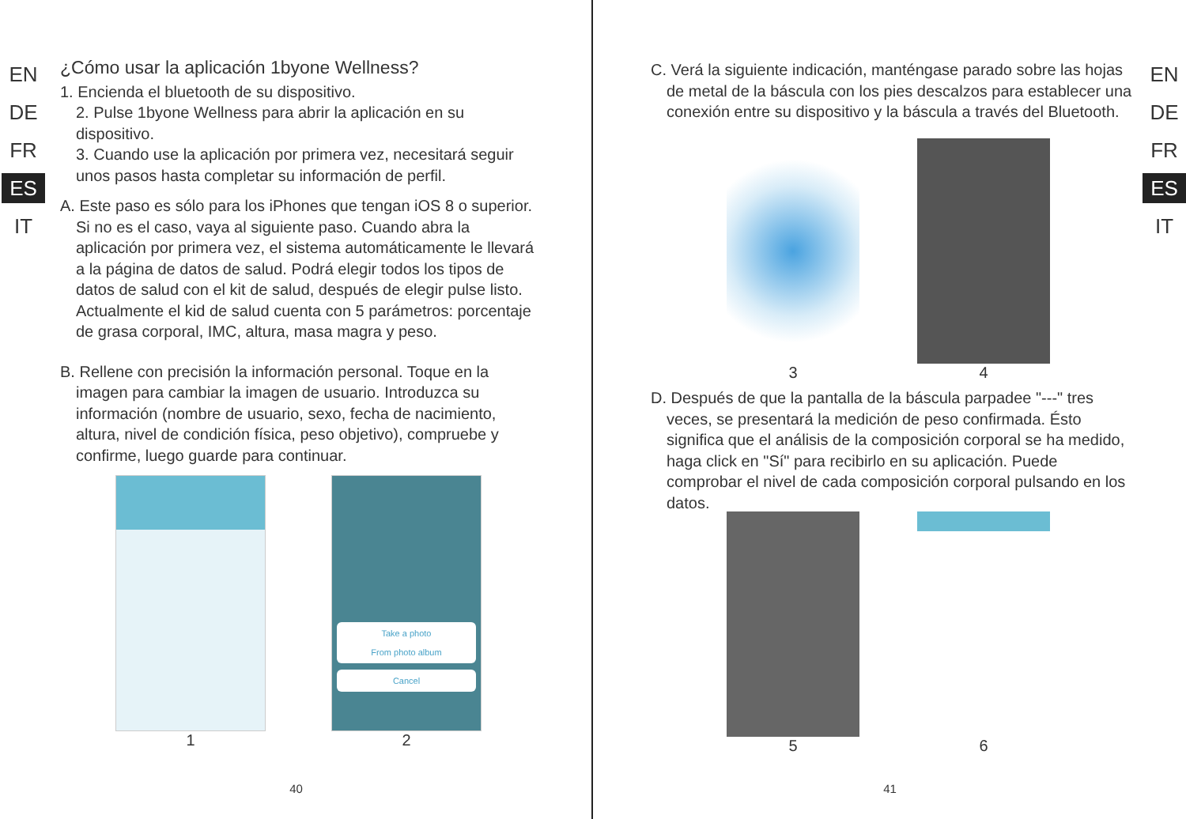EN
DE
FR
ES
IT
¿Cómo usar la aplicación 1byone Wellness?
1. Encienda el bluetooth de su dispositivo.
2. Pulse 1byone Wellness para abrir la aplicación en su dispositivo.
3. Cuando use la aplicación por primera vez, necesitará seguir unos pasos hasta completar su información de perfil.
A. Este paso es sólo para los iPhones que tengan iOS 8 o superior. Si no es el caso, vaya al siguiente paso. Cuando abra la aplicación por primera vez, el sistema automáticamente le llevará a la página de datos de salud. Podrá elegir todos los tipos de datos de salud con el kit de salud, después de elegir pulse listo. Actualmente el kid de salud cuenta con 5 parámetros: porcentaje de grasa corporal, IMC, altura, masa magra y peso.
B. Rellene con precisión la información personal. Toque en la imagen para cambiar la imagen de usuario. Introduzca su información (nombre de usuario, sexo, fecha de nacimiento, altura, nivel de condición física, peso objetivo), compruebe y confirme, luego guarde para continuar.
1
Take a photo
From photo album
Cancel
2
40
EN
DE
FR
ES
IT
C. Verá la siguiente indicación, manténgase parado sobre las hojas de metal de la báscula con los pies descalzos para establecer una conexión entre su dispositivo y la báscula a través del Bluetooth.
3 4
D. Después de que la pantalla de la báscula parpadee "---" tres veces, se presentará la medición de peso confirmada. Ésto significa que el análisis de la composición corporal se ha medido, haga click en "Sí" para recibirlo en su aplicación. Puede comprobar el nivel de cada composición corporal pulsando en los datos.
5 6
41